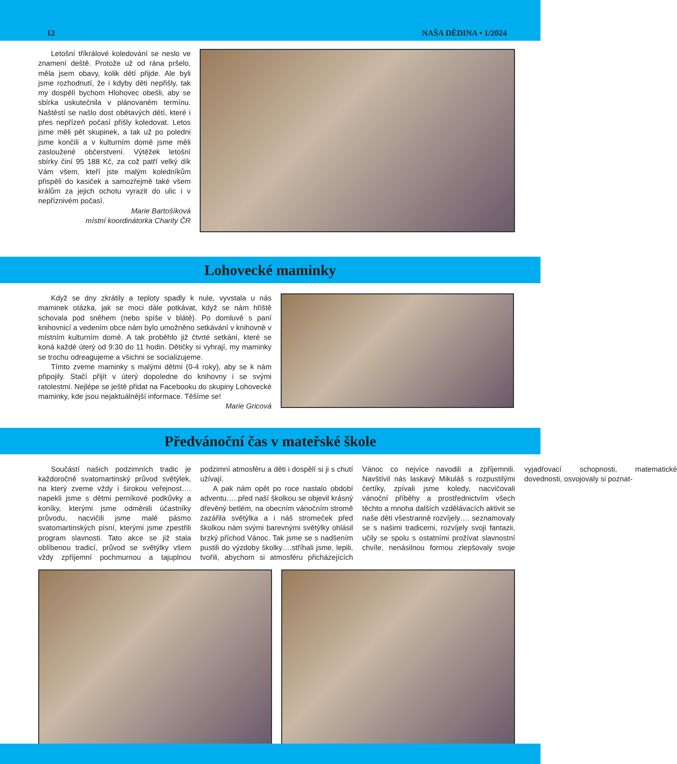12 NAŠA DĚDINA • 1/2024
Letošní tříkrálové koledování se neslo ve znamení deště. Protože už od rána pršelo, měla jsem obavy, kolik dětí přijde. Ale byli jsme rozhodnutí, že i kdyby děti nepřišly, tak my dospělí bychom Hlohovec obešli, aby se sbírka uskutečnila v plánovaném termínu. Naštěstí se našlo dost obětavých dětí, které i přes nepřízeň počasí přišly koledovat. Letos jsme měli pět skupinek, a tak už po poledni jsme končili a v kulturním domě jsme měli zasloužené občerstvení. Výtěžek letošní sbírky činí 95 188 Kč, za což patří velký dík Vám všem, kteří jste malým koledníkům přispěli do kasiček a samozřejmě také všem králům za jejich ochotu vyrazit do ulic i v nepříznivém počasí.
Marie Bartošíková
místní koordinátorka Charity ČR
Lohovecké maminky
Když se dny zkrátily a teploty spadly k nule, vyvstala u nás maminek otázka, jak se moci dále potkávat, když se nám hřiště schovala pod sněhem (nebo spíše v blátě). Po domluvě s paní knihovnicí a vedením obce nám bylo umožněno setkávání v knihovně v místním kulturním domě. A tak proběhlo již čtvrté setkání, které se koná každé úterý od 9:30 do 11 hodin. Dětičky si vyhrají, my maminky se trochu odreagujeme a všichni se socializujeme.
Tímto zveme maminky s malými dětmi (0-4 roky), aby se k nám připojily. Stačí přijít v úterý dopoledne do knihovny i se svými ratolestmi. Nejlépe se ještě přidat na Facebooku do skupiny Lohovecké maminky, kde jsou nejaktuálnější informace. Těšíme se!
Marie Gricová
Předvánoční čas v mateřské škole
Součástí našich podzimních tradic je každoročně svatomartinský průvod světýlek, na který zveme vždy i širokou veřejnost…. napekli jsme s dětmi perníkové podkůvky a koníky, kterými jsme odměnili účastníky průvodu, nacvičili jsme malé pásmo svatomartinských písní, kterými jsme zpestřili program slavnosti. Tato akce se již stala oblíbenou tradicí, průvod se světýlky všem vždy zpříjemní pochmurnou a tajuplnou podzimní atmosféru a děti i dospělí si ji s chutí užívají.
A pak nám opět po roce nastalo období adventu…..před naší školkou se objevil krásný dřevěný betlém, na obecním vánočním stromě zazářila světýlka a i náš stromeček před školkou nám svými barevnými světýlky ohlásil brzký příchod Vánoc. Tak jsme se s nadšením pustili do výzdoby školky….stříhali jsme, lepili, tvořili, abychom si atmosféru přicházejících Vánoc co nejvíce navodili a zpříjemnili. Navštívil nás laskavý Mikuláš s rozpustilými čertíky, zpívali jsme koledy, nacvičovali vánoční příběhy a prostřednictvím všech těchto a mnoha dalších vzdělávacích aktivit se naše děti všestranně rozvíjely…. seznamovaly se s našimi tradicemi, rozvíjely svoji fantazii, učily se spolu s ostatními prožívat slavnostní chvíle, nenásilnou formou zlepšovaly svoje vyjadřovací schopnosti, matematické dovednosti, osvojovaly si poznat-